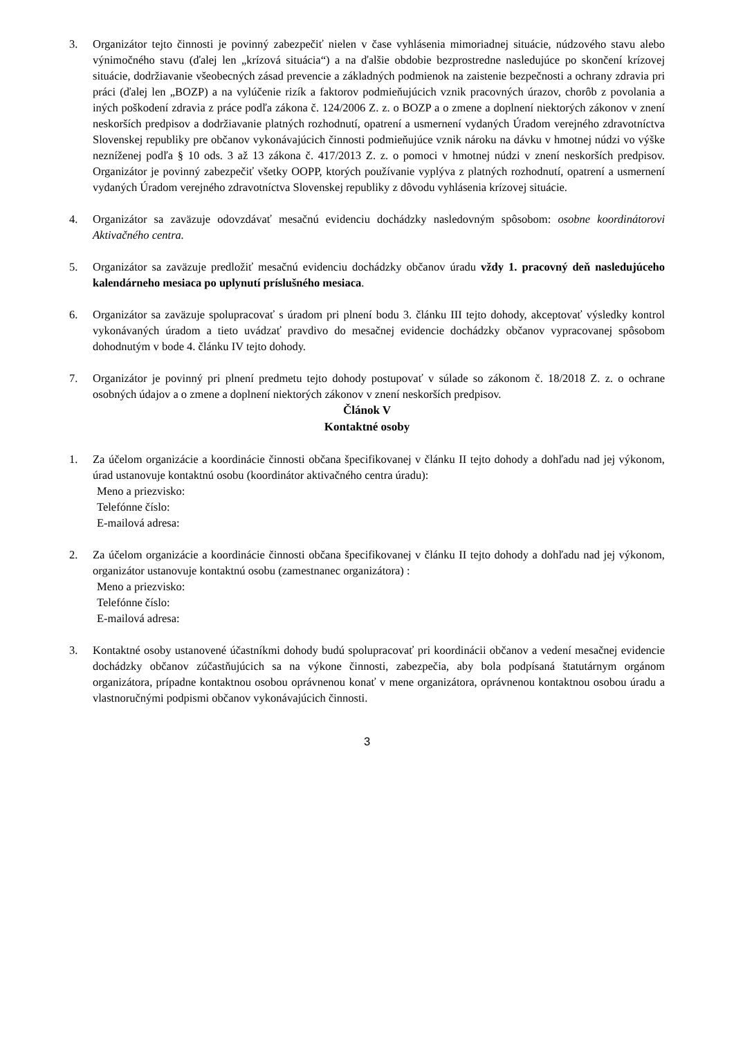3. Organizátor tejto činnosti je povinný zabezpečiť nielen v čase vyhlásenia mimoriadnej situácie, núdzového stavu alebo výnimočného stavu (ďalej len „krízová situácia“) a na ďalšie obdobie bezprostredne nasledujúce po skončení krízovej situácie, dodržiavanie všeobecných zásad prevencie a základných podmienok na zaistenie bezpečnosti a ochrany zdravia pri práci (ďalej len „BOZP) a na vylúčenie rizík a faktorov podmieňujúcich vznik pracovných úrazov, chorôb z povolania a iných poškodení zdravia z práce podľa zákona č. 124/2006 Z. z. o BOZP a o zmene a doplnení niektorých zákonov v znení neskorších predpisov a dodržiavanie platných rozhodnutí, opatrení a usmernení vydaných Úradom verejného zdravotníctva Slovenskej republiky pre občanov vykonávajúcich činnosti podmieňujúce vznik nároku na dávku v hmotnej núdzi vo výške nezníženej podľa § 10 ods. 3 až 13 zákona č. 417/2013 Z. z. o pomoci v hmotnej núdzi v znení neskorších predpisov. Organizátor je povinný zabezpečiť všetky OOPP, ktorých používanie vyplýva z platných rozhodnutí, opatrení a usmernení vydaných Úradom verejného zdravotníctva Slovenskej republiky z dôvodu vyhlásenia krízovej situácie.
4. Organizátor sa zaväzuje odovzdávať mesačnú evidenciu dochádzky nasledovným spôsobom: osobne koordinátorovi Aktivačného centra.
5. Organizátor sa zaväzuje predložiť mesačnú evidenciu dochádzky občanov úradu vždy 1. pracovný deň nasledujúceho kalendárneho mesiaca po uplynutí príslušného mesiaca.
6. Organizátor sa zaväzuje spolupracovať s úradom pri plnení bodu 3. článku III tejto dohody, akceptovať výsledky kontrol vykonávaných úradom a tieto uvádzať pravdivo do mesačnej evidencie dochádzky občanov vypracovanej spôsobom dohodnutým v bode 4. článku IV tejto dohody.
7. Organizátor je povinný pri plnení predmetu tejto dohody postupovať v súlade so zákonom č. 18/2018 Z. z. o ochrane osobných údajov a o zmene a doplnení niektorých zákonov v znení neskorších predpisov.
Článok V
Kontaktné osoby
1. Za účelom organizácie a koordinácie činnosti občana špecifikovanej v článku II tejto dohody a dohľadu nad jej výkonom, úrad ustanovuje kontaktnú osobu (koordinátor aktivačného centra úradu):
Meno a priezvisko:
Telefónne číslo:
E-mailová adresa:
2. Za účelom organizácie a koordinácie činnosti občana špecifikovanej v článku II tejto dohody a dohľadu nad jej výkonom, organizátor ustanovuje kontaktnú osobu (zamestnanec organizátora) :
Meno a priezvisko:
Telefónne číslo:
E-mailová adresa:
3. Kontaktné osoby ustanovené účastníkmi dohody budú spolupracovať pri koordinácii občanov a vedení mesačnej evidencie dochádzky občanov zúčastňujúcich sa na výkone činnosti, zabezpečia, aby bola podpísaná štatutárnym orgánom organizátora, prípadne kontaktnou osobou oprávnenou konať v mene organizátora, oprávnenou kontaktnou osobou úradu a vlastnoručnými podpismi občanov vykonávajúcich činnosti.
3